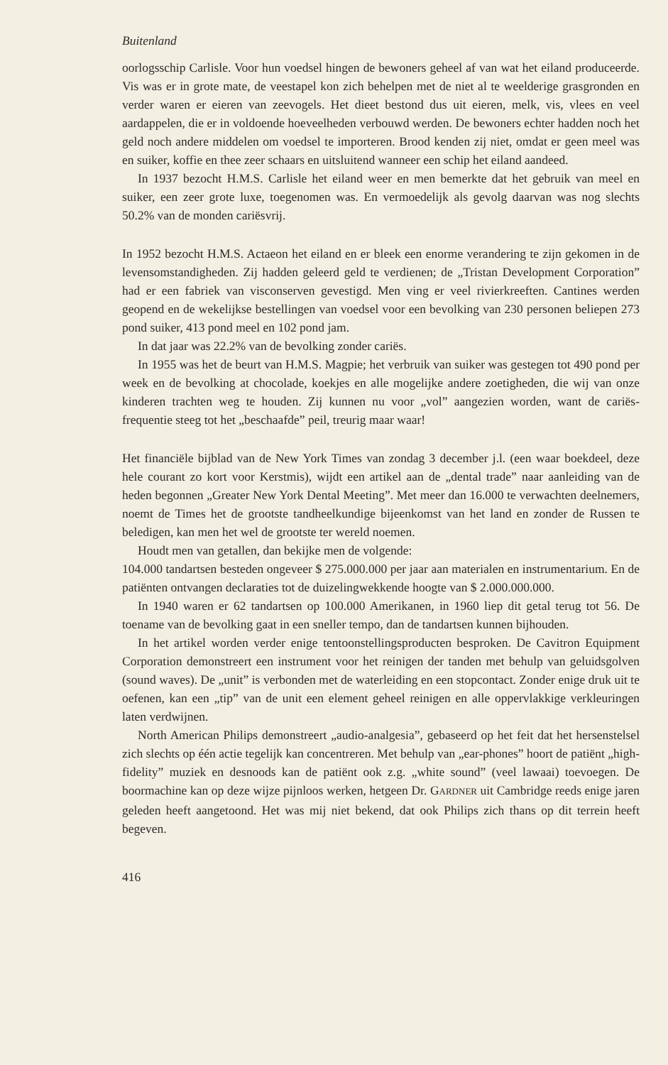Buitenland
oorlogsschip Carlisle. Voor hun voedsel hingen de bewoners geheel af van wat het eiland produceerde. Vis was er in grote mate, de veestapel kon zich behelpen met de niet al te weelderige grasgronden en verder waren er eieren van zeevogels. Het dieet bestond dus uit eieren, melk, vis, vlees en veel aardappelen, die er in voldoende hoeveelheden verbouwd werden. De bewoners echter hadden noch het geld noch andere middelen om voedsel te importeren. Brood kenden zij niet, omdat er geen meel was en suiker, koffie en thee zeer schaars en uitsluitend wanneer een schip het eiland aandeed.
In 1937 bezocht H.M.S. Carlisle het eiland weer en men bemerkte dat het gebruik van meel en suiker, een zeer grote luxe, toegenomen was. En vermoedelijk als gevolg daarvan was nog slechts 50.2% van de monden cariësvrij.
In 1952 bezocht H.M.S. Actaeon het eiland en er bleek een enorme verandering te zijn gekomen in de levensomstandigheden. Zij hadden geleerd geld te verdienen; de „Tristan Development Corporation” had er een fabriek van visconserven gevestigd. Men ving er veel rivierkreeften. Cantines werden geopend en de wekelijkse bestellingen van voedsel voor een bevolking van 230 personen beliepen 273 pond suiker, 413 pond meel en 102 pond jam.
In dat jaar was 22.2% van de bevolking zonder cariës.
In 1955 was het de beurt van H.M.S. Magpie; het verbruik van suiker was gestegen tot 490 pond per week en de bevolking at chocolade, koekjes en alle mogelijke andere zoetigheden, die wij van onze kinderen trachten weg te houden. Zij kunnen nu voor „vol” aangezien worden, want de cariës-frequentie steeg tot het „beschaafde” peil, treurig maar waar!
Het financiële bijblad van de New York Times van zondag 3 december j.l. (een waar boekdeel, deze hele courant zo kort voor Kerstmis), wijdt een artikel aan de „dental trade” naar aanleiding van de heden begonnen „Greater New York Dental Meeting”. Met meer dan 16.000 te verwachten deelnemers, noemt de Times het de grootste tandheelkundige bijeenkomst van het land en zonder de Russen te beledigen, kan men het wel de grootste ter wereld noemen.
Houdt men van getallen, dan bekijke men de volgende:
104.000 tandartsen besteden ongeveer $ 275.000.000 per jaar aan materialen en instrumentarium. En de patiënten ontvangen declaraties tot de duizelingwekkende hoogte van $ 2.000.000.000.
In 1940 waren er 62 tandartsen op 100.000 Amerikanen, in 1960 liep dit getal terug tot 56. De toename van de bevolking gaat in een sneller tempo, dan de tandartsen kunnen bijhouden.
In het artikel worden verder enige tentoonstellingsproducten besproken. De Cavitron Equipment Corporation demonstreert een instrument voor het reinigen der tanden met behulp van geluidsgolven (sound waves). De „unit” is verbonden met de waterleiding en een stopcontact. Zonder enige druk uit te oefenen, kan een „tip” van de unit een element geheel reinigen en alle oppervlakkige verkleuringen laten verdwijnen.
North American Philips demonstreert „audio-analgesia”, gebaseerd op het feit dat het hersenstelsel zich slechts op één actie tegelijk kan concentreren. Met behulp van „ear-phones” hoort de patiënt „high-fidelity” muziek en desnoods kan de patiënt ook z.g. „white sound” (veel lawaai) toevoegen. De boormachine kan op deze wijze pijnloos werken, hetgeen Dr. GARDNER uit Cambridge reeds enige jaren geleden heeft aangetoond. Het was mij niet bekend, dat ook Philips zich thans op dit terrein heeft begeven.
416